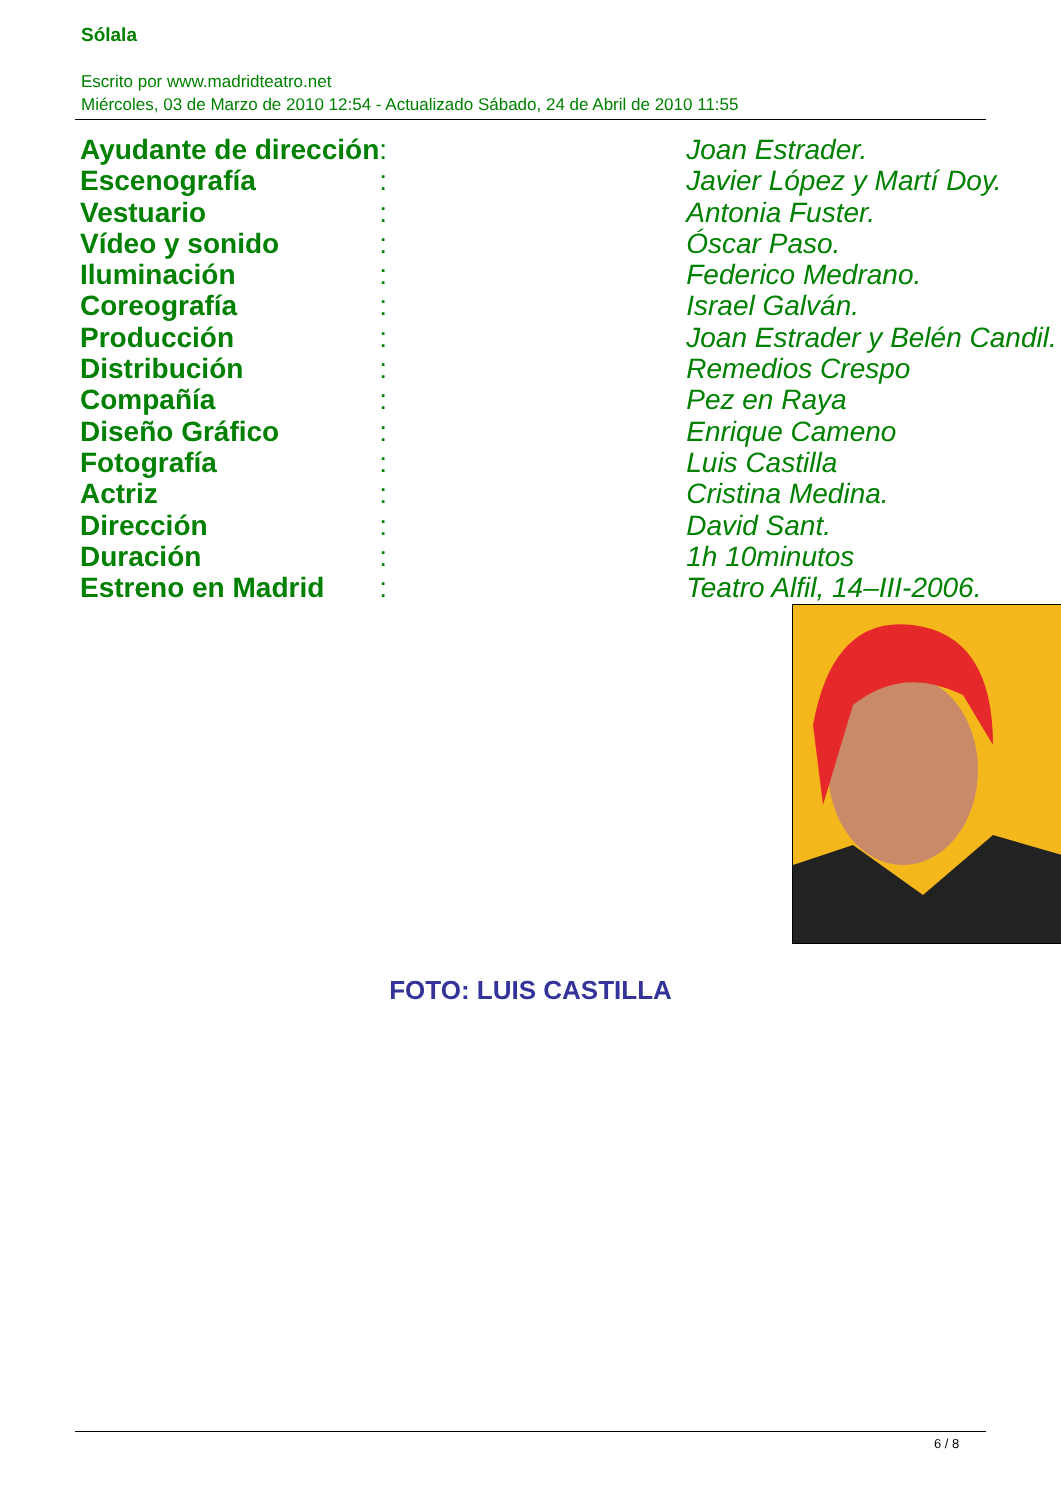Sólala
Escrito por www.madridteatro.net
Miércoles, 03 de Marzo de 2010 12:54 - Actualizado Sábado, 24 de Abril de 2010 11:55
| Ayudante de dirección | : | Joan Estrader. |
| Escenografía | : | Javier López y Martí Doy. |
| Vestuario | : | Antonia Fuster. |
| Vídeo y sonido | : | Óscar Paso. |
| Iluminación | : | Federico Medrano. |
| Coreografía | : | Israel Galván. |
| Producción | : | Joan Estrader y Belén Candil. |
| Distribución | : | Remedios Crespo |
| Compañía | : | Pez en Raya |
| Diseño Gráfico | : | Enrique Cameno |
| Fotografía | : | Luis Castilla |
| Actriz | : | Cristina Medina. |
| Dirección | : | David Sant. |
| Duración | : | 1h 10minutos |
| Estreno en Madrid | : | Teatro Alfil, 14–III-2006. |
FOTO: LUIS CASTILLA
6 / 8